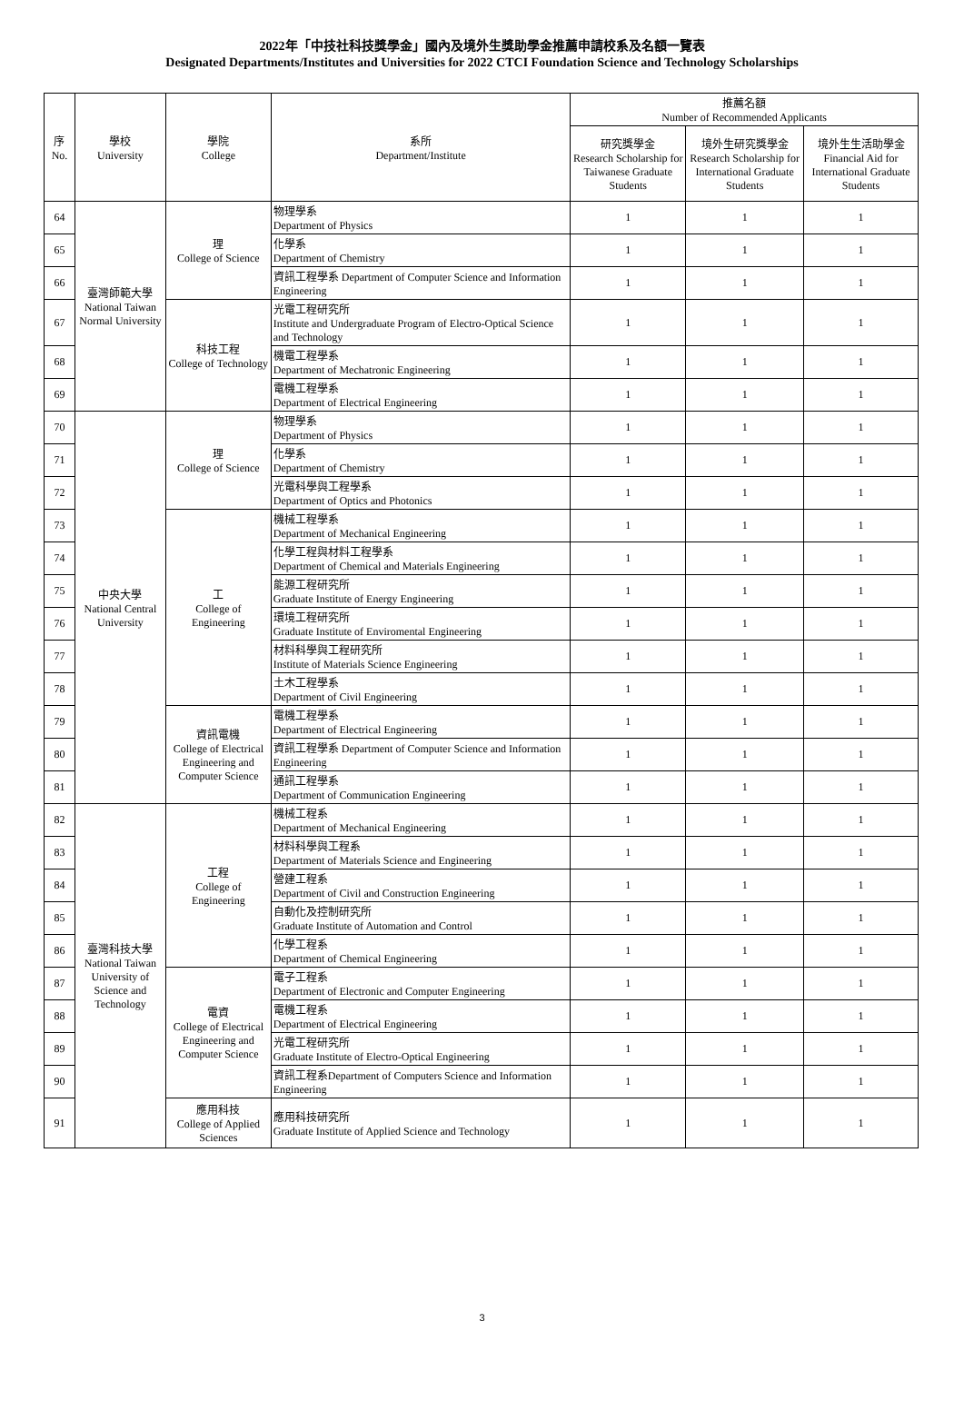2022年「中技社科技獎學金」國內及境外生獎助學金推薦申請校系及名額一覽表
Designated Departments/Institutes and Universities for 2022 CTCI Foundation Science and Technology Scholarships
| 序 No. | 學校 University | 學院 College | 系所 Department/Institute | 推薦名額 Number of Recommended Applicants | | |
| --- | --- | --- | --- | --- | --- | --- |
| | | | | 研究獎學金 Research Scholarship for Taiwanese Graduate Students | 境外生研究獎學金 Research Scholarship for International Graduate Students | 境外生生活助學金 Financial Aid for International Graduate Students |
| 64 | 臺灣師範大學 National Taiwan Normal University | 理 College of Science | 物理學系 Department of Physics | 1 | 1 | 1 |
| 65 | | | 化學系 Department of Chemistry | 1 | 1 | 1 |
| 66 | | | 資訊工程學系 Department of Computer Science and Information Engineering | 1 | 1 | 1 |
| 67 | | 科技工程 College of Technology | 光電工程研究所 Institute and Undergraduate Program of Electro-Optical Science and Technology | 1 | 1 | 1 |
| 68 | | | 機電工程學系 Department of Mechatronic Engineering | 1 | 1 | 1 |
| 69 | | | 電機工程學系 Department of Electrical Engineering | 1 | 1 | 1 |
| 70 | 中央大學 National Central University | 理 College of Science | 物理學系 Department of Physics | 1 | 1 | 1 |
| 71 | | | 化學系 Department of Chemistry | 1 | 1 | 1 |
| 72 | | | 光電科學與工程學系 Department of Optics and Photonics | 1 | 1 | 1 |
| 73 | | 工 College of Engineering | 機械工程學系 Department of Mechanical Engineering | 1 | 1 | 1 |
| 74 | | | 化學工程與材料工程學系 Department of Chemical and Materials Engineering | 1 | 1 | 1 |
| 75 | | | 能源工程研究所 Graduate Institute of Energy Engineering | 1 | 1 | 1 |
| 76 | | | 環境工程研究所 Graduate Institute of Enviromental Engineering | 1 | 1 | 1 |
| 77 | | | 材料科學與工程研究所 Institute of Materials Science Engineering | 1 | 1 | 1 |
| 78 | | | 土木工程學系 Department of Civil Engineering | 1 | 1 | 1 |
| 79 | | 資訊電機 College of Electrical Engineering and Computer Science | 電機工程學系 Department of Electrical Engineering | 1 | 1 | 1 |
| 80 | | | 資訊工程學系 Department of Computer Science and Information Engineering | 1 | 1 | 1 |
| 81 | | | 通訊工程學系 Department of Communication Engineering | 1 | 1 | 1 |
| 82 | 臺灣科技大學 National Taiwan University of Science and Technology | 工程 College of Engineering | 機械工程系 Department of Mechanical Engineering | 1 | 1 | 1 |
| 83 | | | 材料科學與工程系 Department of Materials Science and Engineering | 1 | 1 | 1 |
| 84 | | | 營建工程系 Department of Civil and Construction Engineering | 1 | 1 | 1 |
| 85 | | | 自動化及控制研究所 Graduate Institute of Automation and Control | 1 | 1 | 1 |
| 86 | | | 化學工程系 Department of Chemical Engineering | 1 | 1 | 1 |
| 87 | | 電資 College of Electrical Engineering and Computer Science | 電子工程系 Department of Electronic and Computer Engineering | 1 | 1 | 1 |
| 88 | | | 電機工程系 Department of Electrical Engineering | 1 | 1 | 1 |
| 89 | | | 光電工程研究所 Graduate Institute of Electro-Optical Engineering | 1 | 1 | 1 |
| 90 | | | 資訊工程系Department of Computers Science and Information Engineering | 1 | 1 | 1 |
| 91 | | 應用科技 College of Applied Sciences | 應用科技研究所 Graduate Institute of Applied Science and Technology | 1 | 1 | 1 |
3